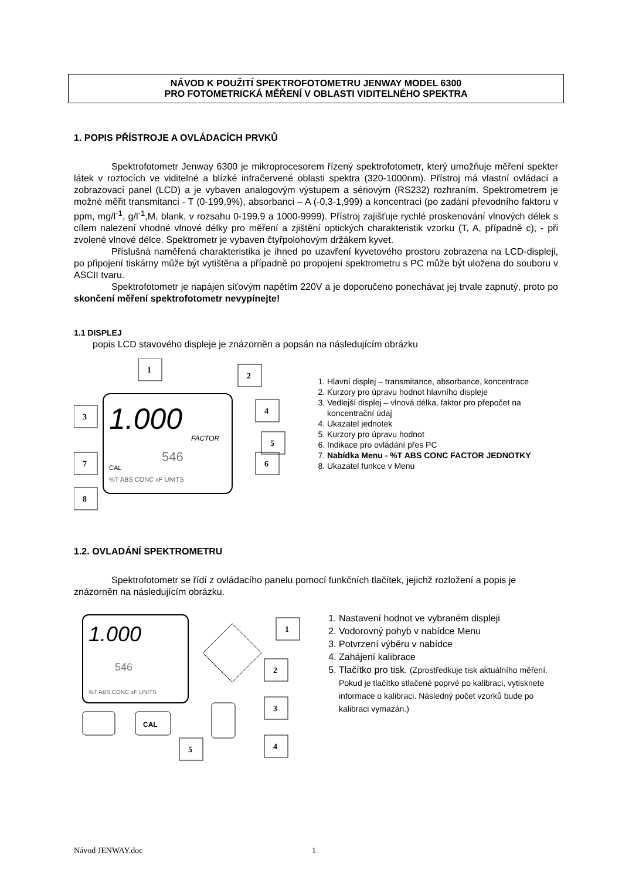NÁVOD K POUŽITÍ SPEKTROFOTOMETRU JENWAY MODEL 6300
PRO FOTOMETRICKÁ MĚŘENÍ V OBLASTI VIDITELNÉHO SPEKTRA
1. POPIS PŘÍSTROJE A OVLÁDACÍCH PRVKŮ
Spektrofotometr Jenway 6300 je mikroprocesorem řízený spektrofotometr, který umožňuje měření spekter látek v roztocích ve viditelné a blízké infračervené oblasti spektra (320-1000nm). Přístroj má vlastní ovládací a zobrazovací panel (LCD) a je vybaven analogovým výstupem a sériovým (RS232) rozhraním. Spektrometrem je možné měřit transmitanci - T (0-199,9%), absorbanci – A (-0,3-1,999) a koncentraci (po zadání převodního faktoru v ppm, mg/l<sup>-1</sup>, g/l<sup>-1</sup>,M, blank, v rozsahu 0-199,9 a 1000-9999). Přístroj zajišťuje rychlé proskenování vlnových délek s cílem nalezení vhodné vlnové délky pro měření a zjištění optických charakteristik vzorku (T, A, případně c), - při zvolené vlnové délce. Spektrometr je vybaven čtyřpolohovým držákem kyvet.
Příslušná naměřená charakteristika je ihned po uzavření kyvetového prostoru zobrazena na LCD-displeji, po připojení tiskárny může být vytištěna a případně po propojení spektrometru s PC může být uložena do souboru v ASCII tvaru.
Spektrofotometr je napájen síťovým napětím 220V a je doporučeno ponechávat jej trvale zapnutý, proto po skončení měření spektrofotometr nevypínejte!
1.1 DISPLEJ
popis LCD stavového displeje je znázorněn a popsán na následujícím obrázku
1.000
546
FACTOR
CAL
%T ABS CONC xF UNITS
1
2
3
4
5
6
7
8
1. Hlavní displej – transmitance, absorbance, koncentrace
2. Kurzory pro úpravu hodnot hlavního displeje
3. Vedlejší displej – vlnová délka, faktor pro přepočet na koncentrační údaj
4. Ukazatel jednotek
5. Kurzory pro úpravu hodnot
6. Indikace pro ovládání přes PC
7. Nabídka Menu - %T ABS CONC FACTOR JEDNOTKY
8. Ukazatel funkce v Menu
1.2. OVLADÁNÍ SPEKTROMETRU
Spektrofotometr se řídí z ovládacího panelu pomocí funkčních tlačítek, jejichž rozložení a popis je znázorněn na následujícím obrázku.
1.000
546
%T ABS CONC xF UNITS
CAL
1
2
3
4
5
1. Nastavení hodnot ve vybraném displeji
2. Vodorovný pohyb v nabídce Menu
3. Potvrzení výběru v nabídce
4. Zahájení kalibrace
5. Tlačítko pro tisk. (Zprostředkuje tisk aktuálního měření. Pokud je tlačítko stlačené poprvé po kalibraci, vytisknete informace o kalibraci. Následný počet vzorků bude po kalibraci vymazán.)
Návod JENWAY.doc 1